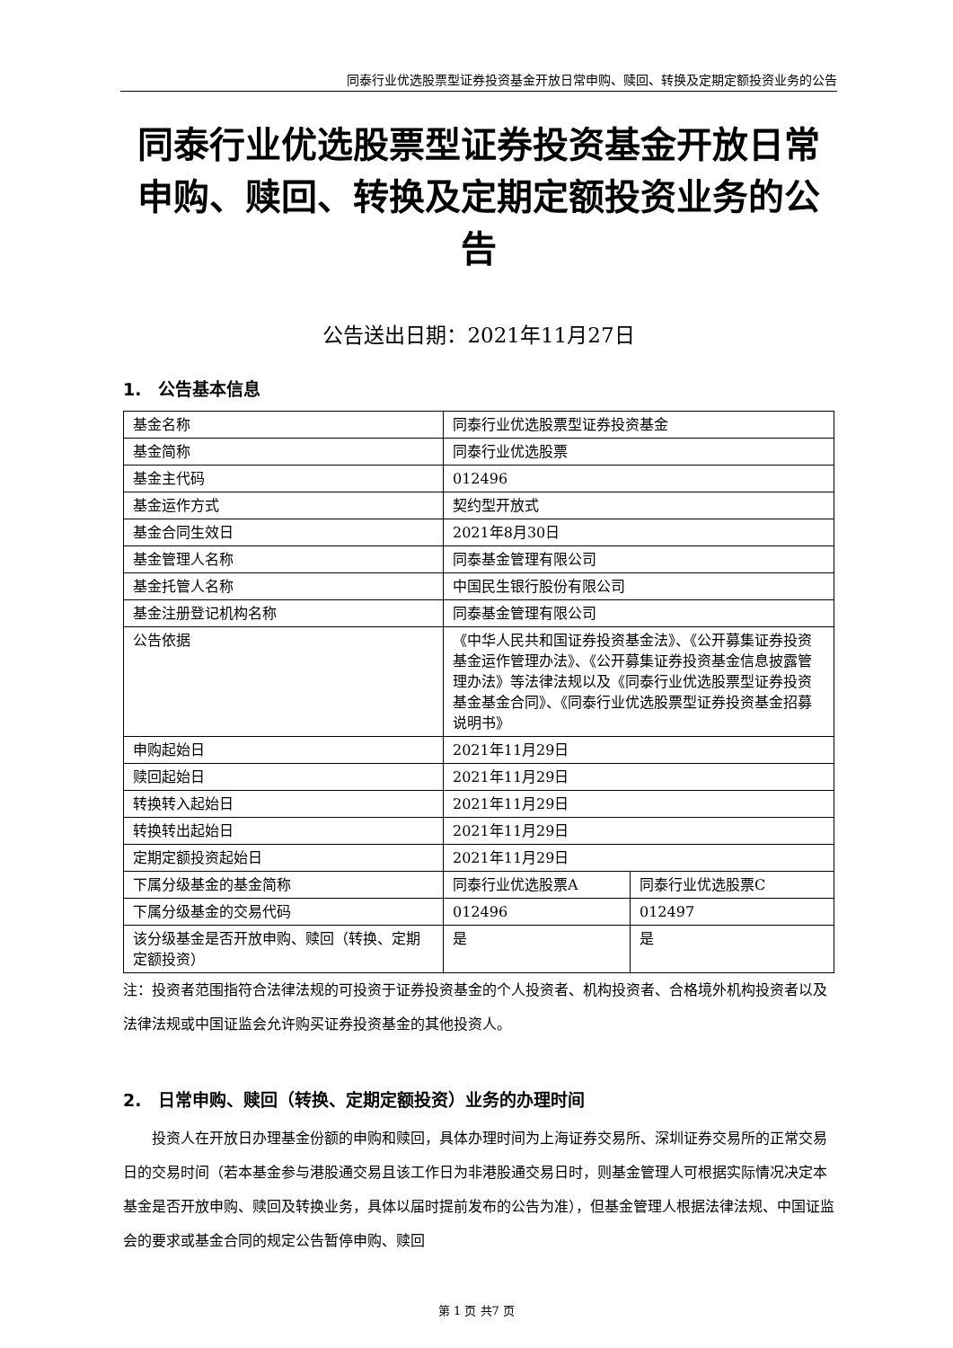同泰行业优选股票型证券投资基金开放日常申购、赎回、转换及定期定额投资业务的公告
同泰行业优选股票型证券投资基金开放日常申购、赎回、转换及定期定额投资业务的公告
公告送出日期：2021年11月27日
1.　公告基本信息
| 基金名称 | 同泰行业优选股票型证券投资基金 | |
| 基金简称 | 同泰行业优选股票 | |
| 基金主代码 | 012496 | |
| 基金运作方式 | 契约型开放式 | |
| 基金合同生效日 | 2021年8月30日 | |
| 基金管理人名称 | 同泰基金管理有限公司 | |
| 基金托管人名称 | 中国民生银行股份有限公司 | |
| 基金注册登记机构名称 | 同泰基金管理有限公司 | |
| 公告依据 | 《中华人民共和国证券投资基金法》、《公开募集证券投资基金运作管理办法》、《公开募集证券投资基金信息披露管理办法》等法律法规以及《同泰行业优选股票型证券投资基金基金合同》、《同泰行业优选股票型证券投资基金招募说明书》 | |
| 申购起始日 | 2021年11月29日 | |
| 赎回起始日 | 2021年11月29日 | |
| 转换转入起始日 | 2021年11月29日 | |
| 转换转出起始日 | 2021年11月29日 | |
| 定期定额投资起始日 | 2021年11月29日 | |
| 下属分级基金的基金简称 | 同泰行业优选股票A | 同泰行业优选股票C |
| 下属分级基金的交易代码 | 012496 | 012497 |
| 该分级基金是否开放申购、赎回（转换、定期定额投资） | 是 | 是 |
注：投资者范围指符合法律法规的可投资于证券投资基金的个人投资者、机构投资者、合格境外机构投资者以及法律法规或中国证监会允许购买证券投资基金的其他投资人。
2.　日常申购、赎回（转换、定期定额投资）业务的办理时间
投资人在开放日办理基金份额的申购和赎回，具体办理时间为上海证券交易所、深圳证券交易所的正常交易日的交易时间（若本基金参与港股通交易且该工作日为非港股通交易日时，则基金管理人可根据实际情况决定本基金是否开放申购、赎回及转换业务，具体以届时提前发布的公告为准），但基金管理人根据法律法规、中国证监会的要求或基金合同的规定公告暂停申购、赎回
第 1 页 共7 页